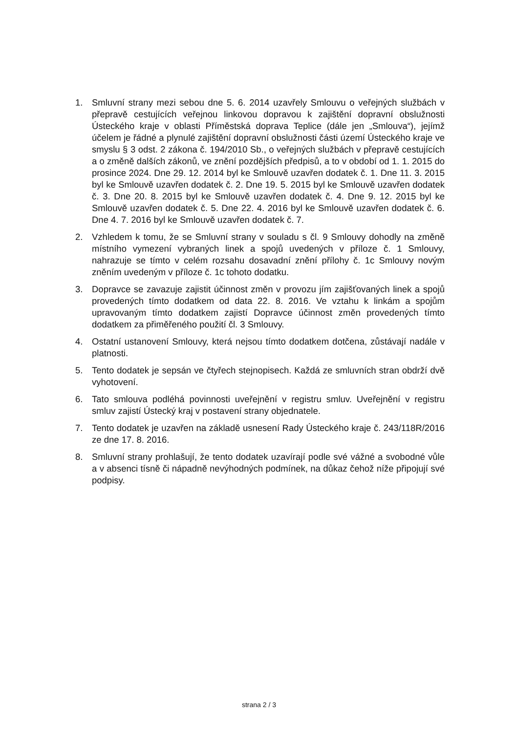1. Smluvní strany mezi sebou dne 5. 6. 2014 uzavřely Smlouvu o veřejných službách v přepravě cestujících veřejnou linkovou dopravou k zajištění dopravní obslužnosti Ústeckého kraje v oblasti Příměstská doprava Teplice (dále jen „Smlouva“), jejímž účelem je řádné a plynulé zajištění dopravní obslužnosti části území Ústeckého kraje ve smyslu § 3 odst. 2 zákona č. 194/2010 Sb., o veřejných službách v přepravě cestujících a o změně dalších zákonů, ve znění pozdějších předpisů, a to v období od 1. 1. 2015 do prosince 2024. Dne 29. 12. 2014 byl ke Smlouvě uzavřen dodatek č. 1. Dne 11. 3. 2015 byl ke Smlouvě uzavřen dodatek č. 2. Dne 19. 5. 2015 byl ke Smlouvě uzavřen dodatek č. 3. Dne 20. 8. 2015 byl ke Smlouvě uzavřen dodatek č. 4. Dne 9. 12. 2015 byl ke Smlouvě uzavřen dodatek č. 5. Dne 22. 4. 2016 byl ke Smlouvě uzavřen dodatek č. 6. Dne 4. 7. 2016 byl ke Smlouvě uzavřen dodatek č. 7.
2. Vzhledem k tomu, že se Smluvní strany v souladu s čl. 9 Smlouvy dohodly na změně místního vymezení vybraných linek a spojů uvedených v příloze č. 1 Smlouvy, nahrazuje se tímto v celém rozsahu dosavadní znění přílohy č. 1c Smlouvy novým zněním uvedeným v příloze č. 1c tohoto dodatku.
3. Dopravce se zavazuje zajistit účinnost změn v provozu jím zajišťovaných linek a spojů provedených tímto dodatkem od data 22. 8. 2016. Ve vztahu k linkám a spojům upravovaným tímto dodatkem zajistí Dopravce účinnost změn provedených tímto dodatkem za přiměřeného použití čl. 3 Smlouvy.
4. Ostatní ustanovení Smlouvy, která nejsou tímto dodatkem dotčena, zůstávají nadále v platnosti.
5. Tento dodatek je sepsán ve čtyřech stejnopisech. Každá ze smluvních stran obdrží dvě vyhotovení.
6. Tato smlouva podléhá povinnosti uveřejnění v registru smluv. Uveřejnění v registru smluv zajistí Ústecký kraj v postavení strany objednatele.
7. Tento dodatek je uzavřen na základě usnesení Rady Ústeckého kraje č. 243/118R/2016 ze dne 17. 8. 2016.
8. Smluvní strany prohlašují, že tento dodatek uzavírají podle své vážné a svobodné vůle a v absenci tísně či nápadně nevýhodných podmínek, na důkaz čehož níže připojují své podpisy.
strana 2 / 3